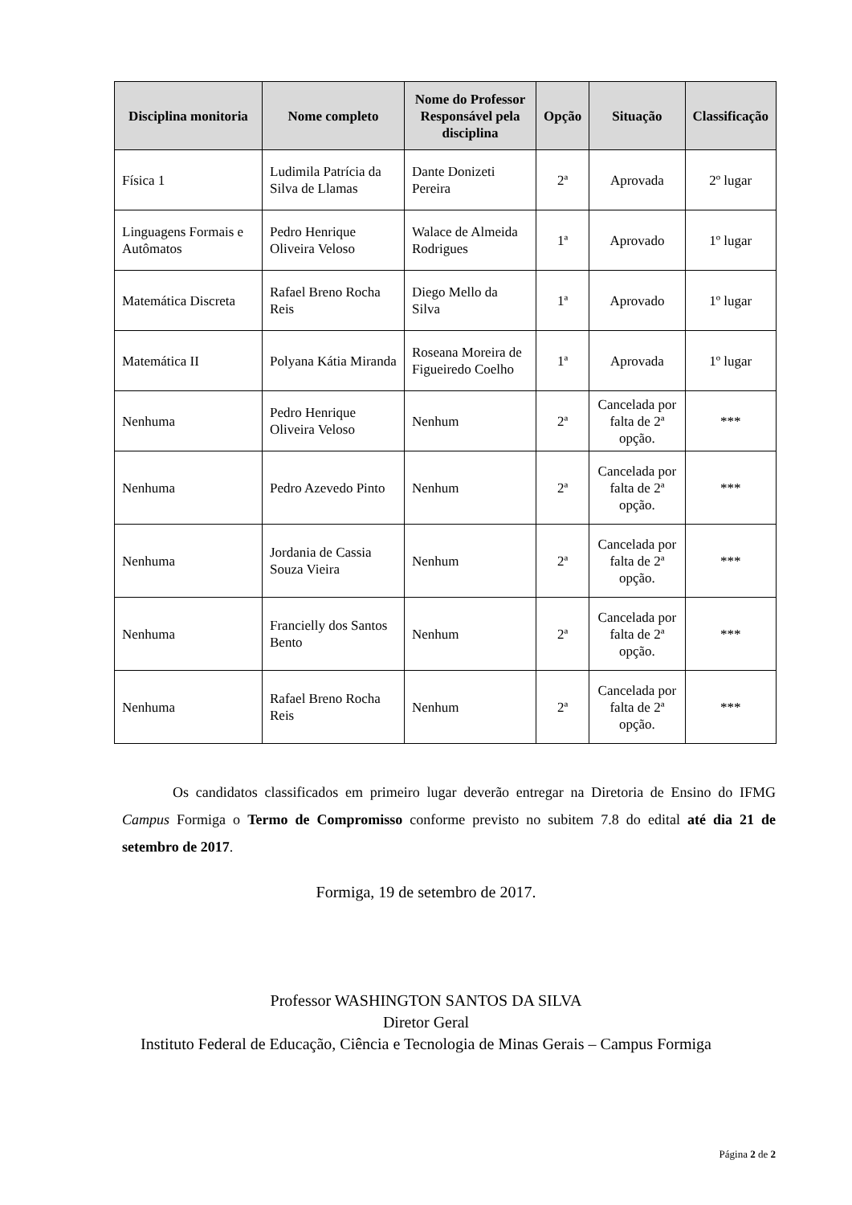| Disciplina monitoria | Nome completo | Nome do Professor Responsável pela disciplina | Opção | Situação | Classificação |
| --- | --- | --- | --- | --- | --- |
| Física 1 | Ludimila Patrícia da Silva de Llamas | Dante Donizeti Pereira | 2ª | Aprovada | 2º lugar |
| Linguagens Formais e Autômatos | Pedro Henrique Oliveira Veloso | Walace de Almeida Rodrigues | 1ª | Aprovado | 1º lugar |
| Matemática Discreta | Rafael Breno Rocha Reis | Diego Mello da Silva | 1ª | Aprovado | 1º lugar |
| Matemática II | Polyana Kátia Miranda | Roseana Moreira de Figueiredo Coelho | 1ª | Aprovada | 1º lugar |
| Nenhuma | Pedro Henrique Oliveira Veloso | Nenhum | 2ª | Cancelada por falta de 2ª opção. | *** |
| Nenhuma | Pedro Azevedo Pinto | Nenhum | 2ª | Cancelada por falta de 2ª opção. | *** |
| Nenhuma | Jordania de Cassia Souza Vieira | Nenhum | 2ª | Cancelada por falta de 2ª opção. | *** |
| Nenhuma | Francielly dos Santos Bento | Nenhum | 2ª | Cancelada por falta de 2ª opção. | *** |
| Nenhuma | Rafael Breno Rocha Reis | Nenhum | 2ª | Cancelada por falta de 2ª opção. | *** |
Os candidatos classificados em primeiro lugar deverão entregar na Diretoria de Ensino do IFMG Campus Formiga o Termo de Compromisso conforme previsto no subitem 7.8 do edital até dia 21 de setembro de 2017.
Formiga, 19 de setembro de 2017.
Professor WASHINGTON SANTOS DA SILVA
Diretor Geral
Instituto Federal de Educação, Ciência e Tecnologia de Minas Gerais – Campus Formiga
Página 2 de 2